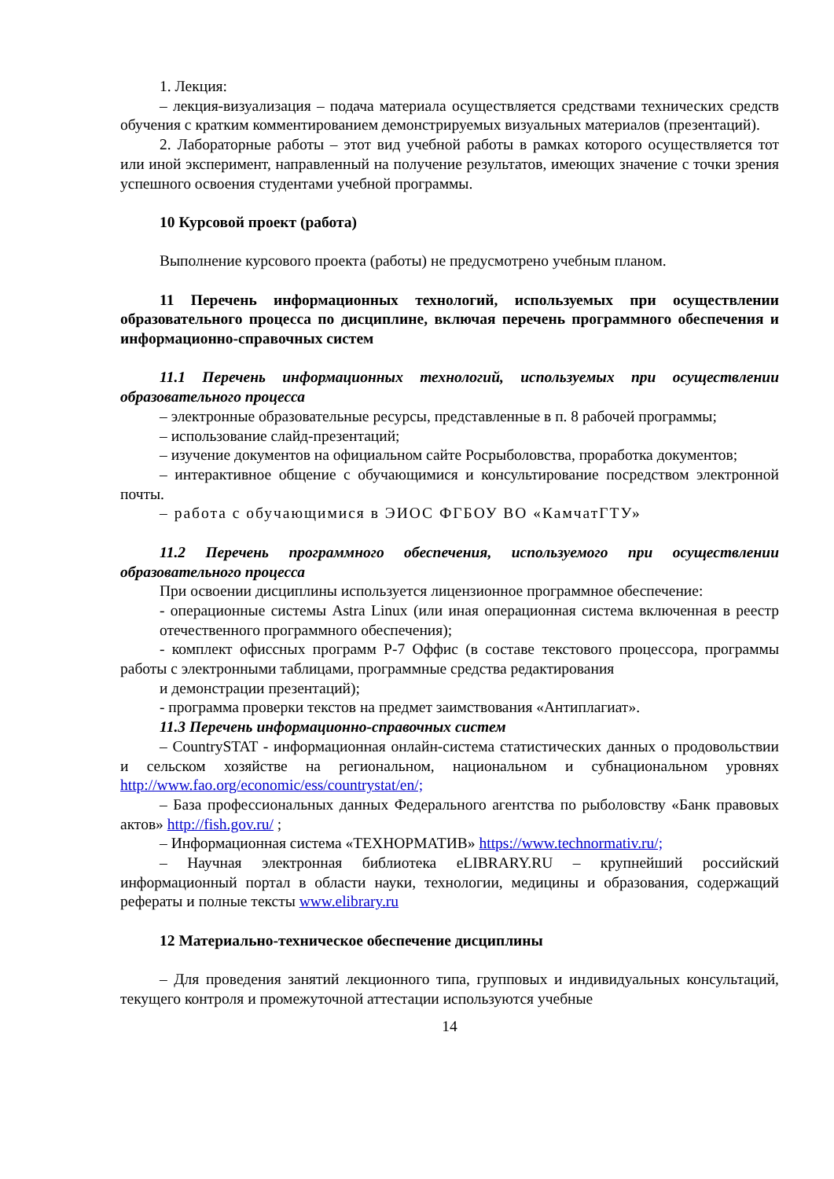1. Лекция:
– лекция-визуализация – подача материала осуществляется средствами технических средств обучения с кратким комментированием демонстрируемых визуальных материалов (презентаций).
2. Лабораторные работы – этот вид учебной работы в рамках которого осуществляется тот или иной эксперимент, направленный на получение результатов, имеющих значение с точки зрения успешного освоения студентами учебной программы.
10 Курсовой проект (работа)
Выполнение курсового проекта (работы) не предусмотрено учебным планом.
11 Перечень информационных технологий, используемых при осуществлении образовательного процесса по дисциплине, включая перечень программного обеспечения и информационно-справочных систем
11.1 Перечень информационных технологий, используемых при осуществлении образовательного процесса
– электронные образовательные ресурсы, представленные в п. 8 рабочей программы;
– использование слайд-презентаций;
– изучение документов на официальном сайте Росрыболовства, проработка документов;
– интерактивное общение с обучающимися и консультирование посредством электронной почты.
– работа с обучающимися в ЭИОС ФГБОУ ВО «КамчатГТУ»
11.2 Перечень программного обеспечения, используемого при осуществлении образовательного процесса
При освоении дисциплины используется лицензионное программное обеспечение:
- операционные системы Astra Linux (или иная операционная система включенная в реестр отечественного программного обеспечения);
- комплект офиссных программ Р-7 Оффис (в составе текстового процессора, программы работы с электронными таблицами, программные средства редактирования
и демонстрации презентаций);
- программа проверки текстов на предмет заимствования «Антиплагиат».
11.3 Перечень информационно-справочных систем
– CountrySTAT - информационная онлайн-система статистических данных о продовольствии и сельском хозяйстве на региональном, национальном и субнациональном уровнях http://www.fao.org/economic/ess/countrystat/en/;
– База профессиональных данных Федерального агентства по рыболовству «Банк правовых актов» http://fish.gov.ru/ ;
– Информационная система «ТЕХНОРМАТИВ» https://www.technormativ.ru/;
– Научная электронная библиотека eLIBRARY.RU – крупнейший российский информационный портал в области науки, технологии, медицины и образования, содержащий рефераты и полные тексты www.elibrary.ru
12 Материально-техническое обеспечение дисциплины
– Для проведения занятий лекционного типа, групповых и индивидуальных консультаций, текущего контроля и промежуточной аттестации используются учебные
14